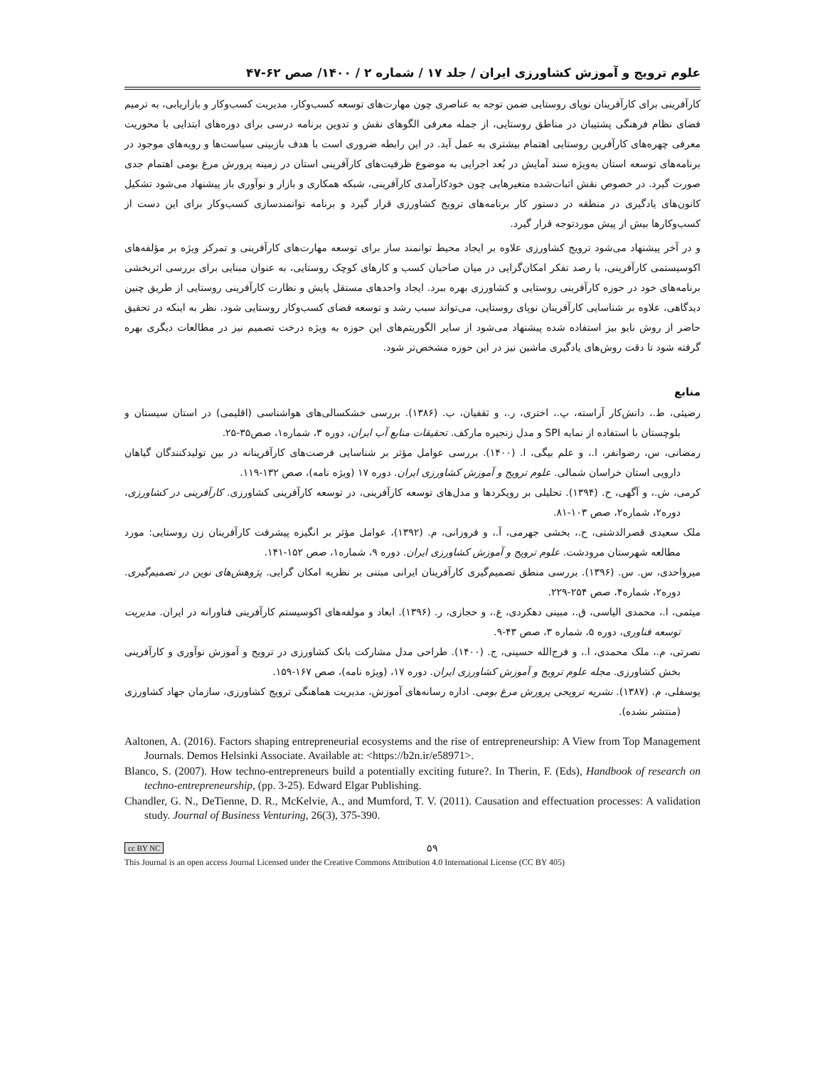علوم ترویج و آموزش کشاورزی ایران / جلد ۱۷ / شماره ۲ / ۱۴۰۰/ صص ۶۲-۴۷
کارآفرینی برای کارآفرینان نوپای روستایی ضمن توجه به عناصری چون مهارت‌های توسعه کسب‌وکار، مدیریت کسب‌وکار و بازاریابی، به ترمیم فضای نظام فرهنگی پشتیبان در مناطق روستایی، از جمله معرفی الگوهای نقش و تدوین برنامه درسی برای دوره‌های ابتدایی با محوریت معرفی چهره‌های کارآفرین روستایی اهتمام بیشتری به عمل آید. در این رابطه ضروری است با هدف بازبینی سیاست‌ها و رویه‌های موجود در برنامه‌های توسعه استان به‌ویژه سند آمایش در بُعد اجرایی به موضوع ظرفیت‌های کارآفرینی استان در زمینه پرورش مرغ بومی اهتمام جدی صورت گیرد. در خصوص نقش اثبات‌شده متغیرهایی چون خودکارآمدی کارآفرینی، شبکه همکاری و بازار و نوآوری باز پیشنهاد می‌شود تشکیل کانون‌های یادگیری در منطقه در دستور کار برنامه‌های ترویج کشاورزی قرار گیرد و برنامه توانمندسازی کسب‌وکار برای این دست از کسب‌وکارها بیش از پیش موردتوجه قرار گیرد.
و در آخر پیشنهاد می‌شود ترویج کشاورزی علاوه بر ایجاد محیط توانمند ساز برای توسعه مهارت‌های کارآفرینی و تمرکز ویژه بر مؤلفه‌های اکوسیستمی کارآفرینی، با رصد تفکر امکان‌گرایی در میان صاحبان کسب و کارهای کوچک روستایی، به عنوان مبنایی برای بررسی اثربخشی برنامه‌های خود در حوزه کارآفرینی روستایی و کشاورزی بهره ببرد. ایجاد واحدهای مستقل پایش و نظارت کارآفرینی روستایی از طریق چنین دیدگاهی، علاوه بر شناسایی کارآفرینان نوپای روستایی، می‌تواند سبب رشد و توسعه فضای کسب‌وکار روستایی شود. نظر به اینکه در تحقیق حاضر از روش نایو بیز استفاده شده پیشنهاد می‌شود از سایر الگوریتم‌های این حوزه به ویژه درخت تصمیم نیز در مطالعات دیگری بهره گرفته شود تا دقت روش‌های یادگیری ماشین نیز در این حوزه مشخص‌تر شود.
منابع
رضیئی، ط.، دانش‌کار آراسته، پ.، اختری، ر.، و ثقفیان، ب. (۱۳۸۶). بررسی خشکسالی‌های هواشناسی (اقلیمی) در استان سیستان و بلوچستان با استفاده از نمایه SPI و مدل زنجیره مارکف. تحقیقات منابع آب ایران، دوره ۳، شماره۱، صص۳۵-۲۵.
رمضانی، س، رضوانفر، ا.، و علم بیگی، ا. (۱۴۰۰). بررسی عوامل مؤثر بر شناسایی فرصت‌های کارآفرینانه در بین تولیدکنندگان گیاهان دارویی استان خراسان شمالی. علوم ترویج و آموزش کشاورزی ایران. دوره ۱۷ (ویژه نامه)، صص ۱۳۲-۱۱۹.
کرمی، ش.، و آگهی، ح. (۱۳۹۴). تحلیلی بر رویکردها و مدل‌های توسعه کارآفرینی، در توسعه کارآفرینی کشاورزی. کارآفرینی در کشاورزی، دوره۲، شماره۲، صص ۱۰۳-۸۱.
ملک سعیدی قصرالدشتی، ح.، بخشی جهرمی، آ.، و فروزانی، م. (۱۳۹۲)، عوامل مؤثر بر انگیزه پیشرفت کارآفرینان زن روستایی: مورد مطالعه شهرستان مرودشت. علوم ترویج و آموزش کشاورزی ایران. دوره ۹، شماره۱، صص ۱۵۲-۱۴۱.
میرواحدی، س. س. (۱۳۹۶). بررسی منطق تصمیم‌گیری کارآفرینان ایرانی مبتنی بر نظریه امکان گرایی. پژوهش‌های نوین در تصمیم‌گیری. دوره۲، شماره۴، صص ۲۵۴-۲۲۹.
میثمی، ا.، محمدی الیاسی، ق.، مبینی دهکردی، ع.، و حجازی، ر. (۱۳۹۶). ابعاد و مولفه‌های اکوسیستم کارآفرینی فناورانه در ایران. مدیریت توسعه فناوری، دوره ۵، شماره ۳، صص ۴۳-۹.
نصرتی، م.، ملک محمدی، ا.، و فرج‌الله حسینی، ج. (۱۴۰۰). طراحی مدل مشارکت بانک کشاورزی در ترویج و آموزش نوآوری و کارآفرینی بخش کشاورزی. مجله علوم ترویج و آموزش کشاورزی ایران. دوره ۱۷، (ویژه نامه)، صص ۱۶۷-۱۵۹.
یوسفلی، م. (۱۳۸۷). نشریه ترویجی پرورش مرغ بومی. اداره رسانه‌های آموزش، مدیریت هماهنگی ترویج کشاورزی، سازمان جهاد کشاورزی (منتشر نشده).
Aaltonen, A. (2016). Factors shaping entrepreneurial ecosystems and the rise of entrepreneurship: A View from Top Management Journals. Demos Helsinki Associate. Available at: <https://b2n.ir/e58971>.
Blanco, S. (2007). How techno-entrepreneurs build a potentially exciting future?. In Therin, F. (Eds), Handbook of research on techno-entrepreneurship, (pp. 3-25). Edward Elgar Publishing.
Chandler, G. N., DeTienne, D. R., McKelvie, A., and Mumford, T. V. (2011). Causation and effectuation processes: A validation study. Journal of Business Venturing, 26(3), 375-390.
cc BY NC ۵۹
This Journal is an open access Journal Licensed under the Creative Commons Attribution 4.0 International License (CC BY 405)